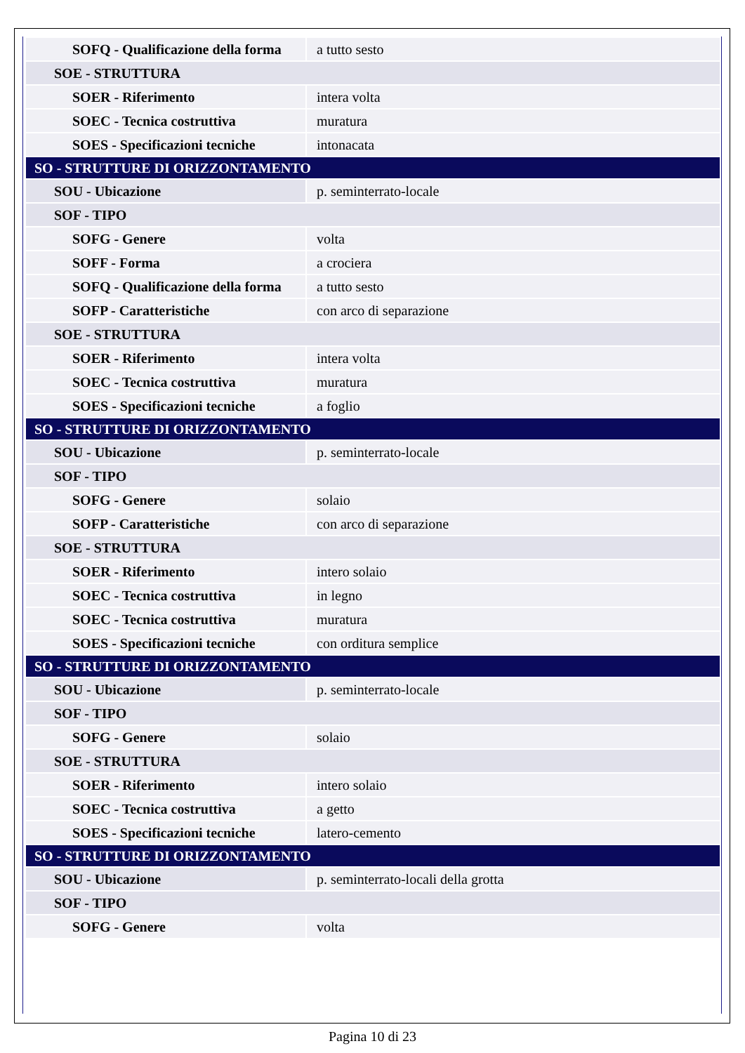| SOFQ - Qualificazione della forma | a tutto sesto |
| SOE - STRUTTURA | |
| SOER - Riferimento | intera volta |
| SOEC - Tecnica costruttiva | muratura |
| SOES - Specificazioni tecniche | intonacata |
| SO - STRUTTURE DI ORIZZONTAMENTO | |
| SOU - Ubicazione | p. seminterrato-locale |
| SOF - TIPO | |
| SOFG - Genere | volta |
| SOFF - Forma | a crociera |
| SOFQ - Qualificazione della forma | a tutto sesto |
| SOFP - Caratteristiche | con arco di separazione |
| SOE - STRUTTURA | |
| SOER - Riferimento | intera volta |
| SOEC - Tecnica costruttiva | muratura |
| SOES - Specificazioni tecniche | a foglio |
| SO - STRUTTURE DI ORIZZONTAMENTO | |
| SOU - Ubicazione | p. seminterrato-locale |
| SOF - TIPO | |
| SOFG - Genere | solaio |
| SOFP - Caratteristiche | con arco di separazione |
| SOE - STRUTTURA | |
| SOER - Riferimento | intero solaio |
| SOEC - Tecnica costruttiva | in legno |
| SOEC - Tecnica costruttiva | muratura |
| SOES - Specificazioni tecniche | con orditura semplice |
| SO - STRUTTURE DI ORIZZONTAMENTO | |
| SOU - Ubicazione | p. seminterrato-locale |
| SOF - TIPO | |
| SOFG - Genere | solaio |
| SOE - STRUTTURA | |
| SOER - Riferimento | intero solaio |
| SOEC - Tecnica costruttiva | a getto |
| SOES - Specificazioni tecniche | latero-cemento |
| SO - STRUTTURE DI ORIZZONTAMENTO | |
| SOU - Ubicazione | p. seminterrato-locali della grotta |
| SOF - TIPO | |
| SOFG - Genere | volta |
Pagina 10 di 23